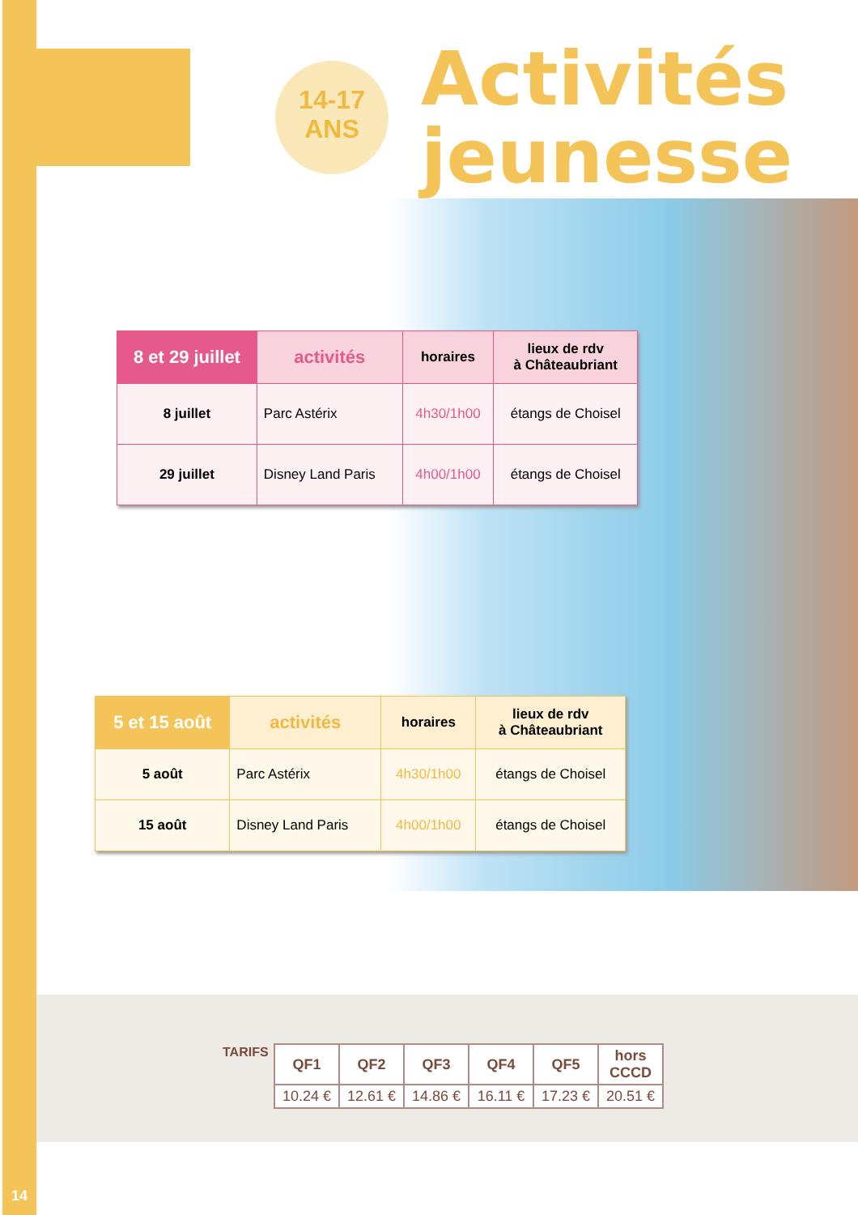14-17
ANS
Activités
jeunesse
| 8 et 29 juillet | activités | horaires | lieux de rdv à Châteaubriant |
| --- | --- | --- | --- |
| 8 juillet | Parc Astérix | 4h30/1h00 | étangs de Choisel |
| 29 juillet | Disney Land Paris | 4h00/1h00 | étangs de Choisel |
| 5 et 15 août | activités | horaires | lieux de rdv à Châteaubriant |
| --- | --- | --- | --- |
| 5 août | Parc Astérix | 4h30/1h00 | étangs de Choisel |
| 15 août | Disney Land Paris | 4h00/1h00 | étangs de Choisel |
TARIFS
| QF1 | QF2 | QF3 | QF4 | QF5 | hors CCCD |
| 10.24 € | 12.61 € | 14.86 € | 16.11 € | 17.23 € | 20.51 € |
14